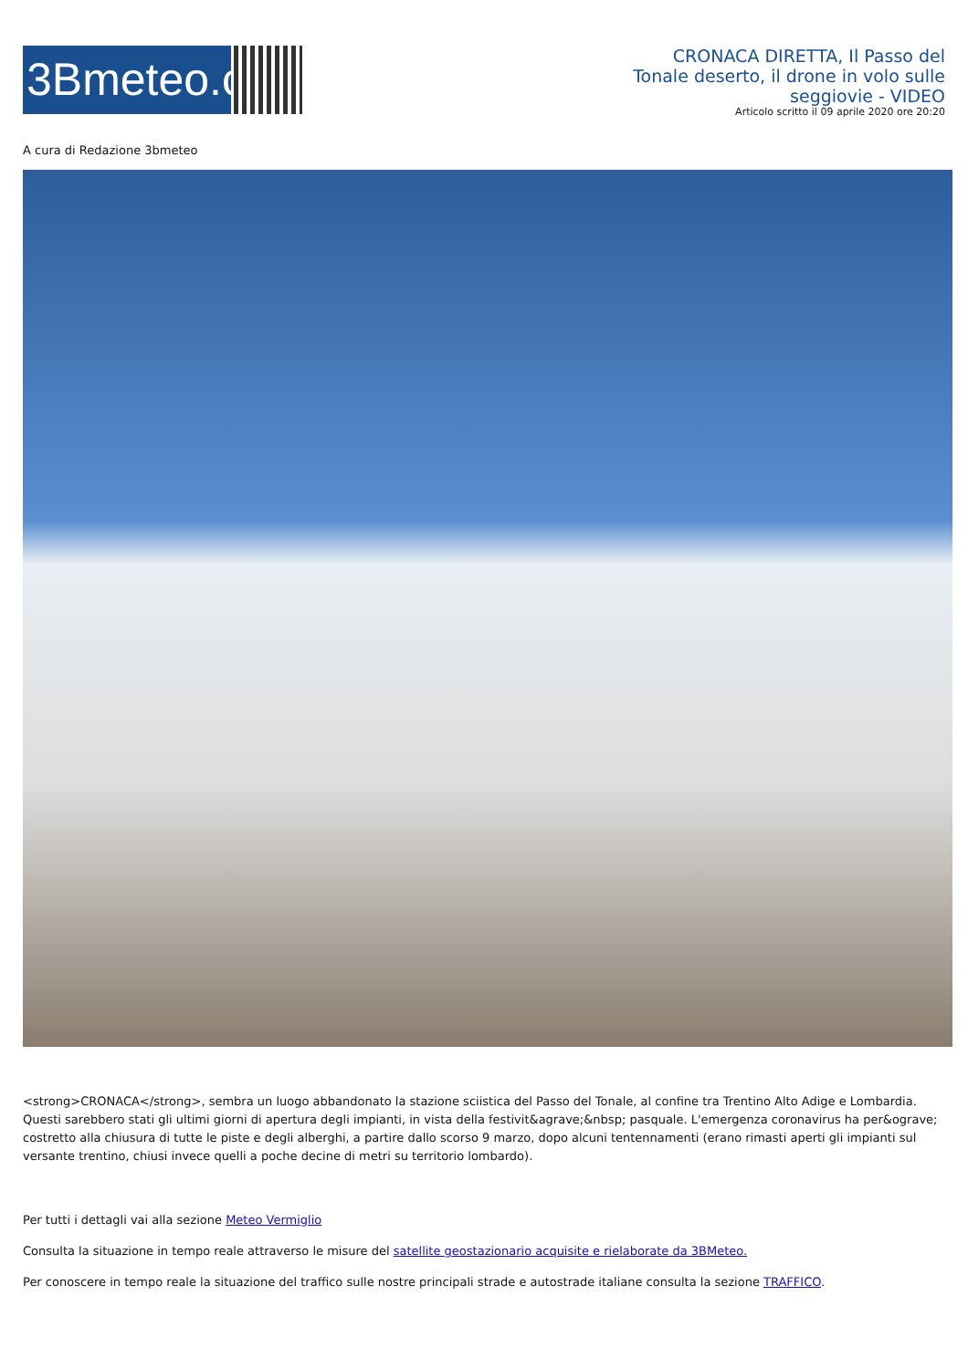3Bmeteo.com
CRONACA DIRETTA, Il Passo del Tonale deserto, il drone in volo sulle seggiovie - VIDEO
Articolo scritto il 09 aprile 2020 ore 20:20
A cura di Redazione 3bmeteo
<strong>CRONACA</strong>, sembra un luogo abbandonato la stazione sciistica del Passo del Tonale, al confine tra Trentino Alto Adige e Lombardia. Questi sarebbero stati gli ultimi giorni di apertura degli impianti, in vista della festivit&agrave;&nbsp; pasquale. L'emergenza coronavirus ha per&ograve; costretto alla chiusura di tutte le piste e degli alberghi, a partire dallo scorso 9 marzo, dopo alcuni tentennamenti (erano rimasti aperti gli impianti sul versante trentino, chiusi invece quelli a poche decine di metri su territorio lombardo).
Per tutti i dettagli vai alla sezione Meteo Vermiglio
Consulta la situazione in tempo reale attraverso le misure del satellite geostazionario acquisite e rielaborate da 3BMeteo.
Per conoscere in tempo reale la situazione del traffico sulle nostre principali strade e autostrade italiane consulta la sezione TRAFFICO.